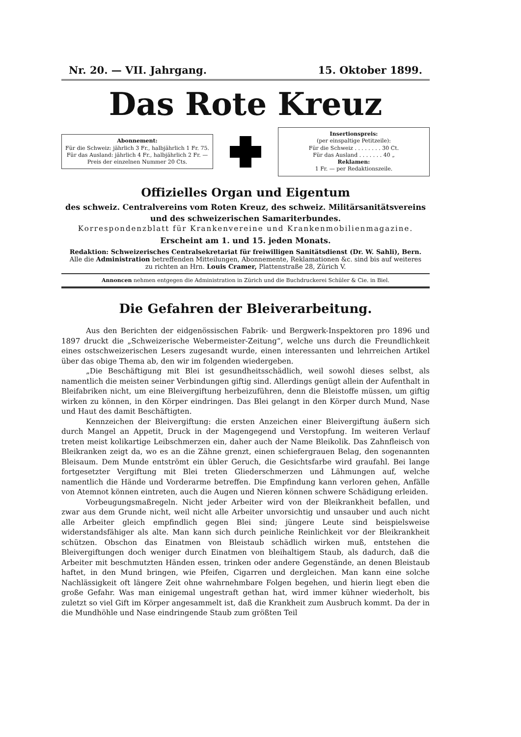Nr. 20. — VII. Jahrgang. 15. Oktober 1899.
Das Rote Kreuz
Abonnement:
Für die Schweiz: jährlich 3 Fr., halbjährlich 1 Fr. 75.
Für das Ausland: jährlich 4 Fr., halbjährlich 2 Fr. —
Preis der einzelnen Nummer 20 Cts.
Insertionspreis:
(per einspaltige Petitzeile):
Für die Schweiz . . . . . . . . 30 Ct.
Für das Ausland . . . . . . . 40 „
Reklamen:
1 Fr. — per Redaktionszeile.
Offizielles Organ und Eigentum
des schweiz. Centralvereins vom Roten Kreuz, des schweiz. Militärsanitätsvereins
und des schweizerischen Samariterbundes.
Korrespondenzblatt für Krankenvereine und Krankenmobilienmagazine.
Erscheint am 1. und 15. jeden Monats.
Redaktion: Schweizerisches Centralsekretariat für freiwilligen Sanitätsdienst (Dr. W. Sahli), Bern.
Alle die Administration betreffenden Mitteilungen, Abonnemente, Reklamationen &c. sind bis auf weiteres
zu richten an Hrn. Louis Cramer, Plattenstraße 28, Zürich V.
Annoncen nehmen entgegen die Administration in Zürich und die Buchdruckerei Schüler & Cie. in Biel.
Die Gefahren der Bleiverarbeitung.
Aus den Berichten der eidgenössischen Fabrik- und Bergwerk-Inspektoren pro 1896 und 1897 druckt die „Schweizerische Webermeister-Zeitung“, welche uns durch die Freundlichkeit eines ostschweizerischen Lesers zugesandt wurde, einen interessanten und lehrreichen Artikel über das obige Thema ab, den wir im folgenden wiedergeben.
„Die Beschäftigung mit Blei ist gesundheitsschädlich, weil sowohl dieses selbst, als namentlich die meisten seiner Verbindungen giftig sind. Allerdings genügt allein der Aufenthalt in Bleifabriken nicht, um eine Bleivergiftung herbeizuführen, denn die Bleistoffe müssen, um giftig wirken zu können, in den Körper eindringen. Das Blei gelangt in den Körper durch Mund, Nase und Haut des damit Beschäftigten.
Kennzeichen der Bleivergiftung: die ersten Anzeichen einer Bleivergiftung äußern sich durch Mangel an Appetit, Druck in der Magengegend und Verstopfung. Im weiteren Verlauf treten meist kolikartige Leibschmerzen ein, daher auch der Name Bleikolik. Das Zahnfleisch von Bleikranken zeigt da, wo es an die Zähne grenzt, einen schiefergrauen Belag, den sogenannten Bleisaum. Dem Munde entströmt ein übler Geruch, die Gesichtsfarbe wird graufahl. Bei lange fortgesetzter Vergiftung mit Blei treten Gliederschmerzen und Lähmungen auf, welche namentlich die Hände und Vorderarme betreffen. Die Empfindung kann verloren gehen, Anfälle von Atemnot können eintreten, auch die Augen und Nieren können schwere Schädigung erleiden.
Vorbeugungsmaßregeln. Nicht jeder Arbeiter wird von der Bleikrankheit befallen, und zwar aus dem Grunde nicht, weil nicht alle Arbeiter unvorsichtig und unsauber und auch nicht alle Arbeiter gleich empfindlich gegen Blei sind; jüngere Leute sind beispielsweise widerstandsfähiger als alte. Man kann sich durch peinliche Reinlichkeit vor der Bleikrankheit schützen. Obschon das Einatmen von Bleistaub schädlich wirken muß, entstehen die Bleivergiftungen doch weniger durch Einatmen von bleihaltigem Staub, als dadurch, daß die Arbeiter mit beschmutzten Händen essen, trinken oder andere Gegenstände, an denen Bleistaub haftet, in den Mund bringen, wie Pfeifen, Cigarren und dergleichen. Man kann eine solche Nachlässigkeit oft längere Zeit ohne wahrnehmbare Folgen begehen, und hierin liegt eben die große Gefahr. Was man einigemal ungestraft gethan hat, wird immer kühner wiederholt, bis zuletzt so viel Gift im Körper angesammelt ist, daß die Krankheit zum Ausbruch kommt. Da der in die Mundhöhle und Nase eindringende Staub zum größten Teil